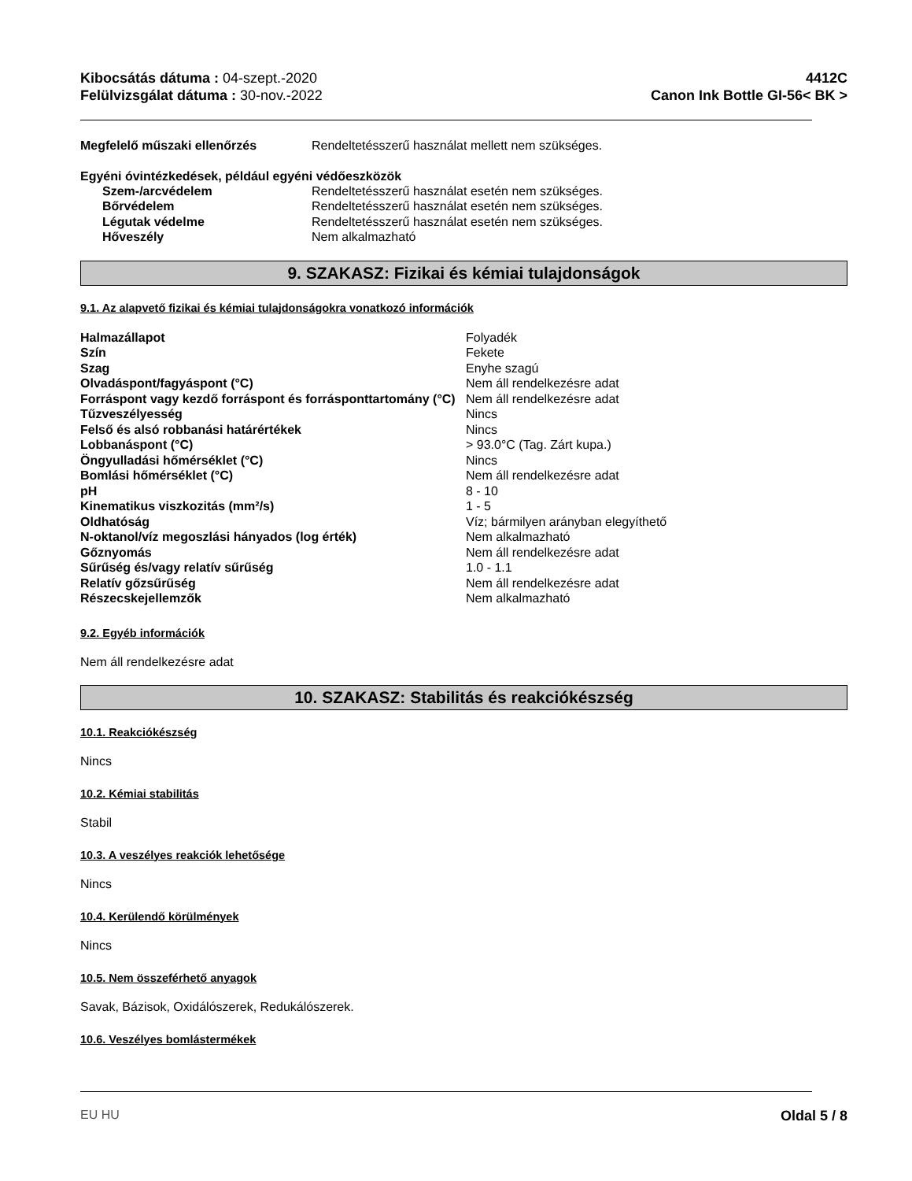Kibocsátás dátuma : 04-szept.-2020
Felülvizsgálat dátuma : 30-nov.-2022
4412C
Canon Ink Bottle GI-56< BK >
| Megfelelő műszaki ellenőrzés | Rendeltetésszerű használat mellett nem szükséges. |
Egyéni óvintézkedések, például egyéni védőeszközök
| Szem-/arcvédelem | Rendeltetésszerű használat esetén nem szükséges. |
| Bőrvédelem | Rendeltetésszerű használat esetén nem szükséges. |
| Légutak védelme | Rendeltetésszerű használat esetén nem szükséges. |
| Hőveszély | Nem alkalmazható |
9. SZAKASZ: Fizikai és kémiai tulajdonságok
9.1. Az alapvető fizikai és kémiai tulajdonságokra vonatkozó információk
| Halmazállapot | Folyadék |
| Szín | Fekete |
| Szag | Enyhe szagú |
| Olvadáspont/fagyáspont (°C) | Nem áll rendelkezésre adat |
| Forráspont vagy kezdő forráspont és forrásponttartomány (°C) | Nem áll rendelkezésre adat |
| Tűzveszélyesség | Nincs |
| Felső és alsó robbanási határértékek | Nincs |
| Lobbanáspont (°C) | > 93.0°C (Tag. Zárt kupa.) |
| Öngyulladási hőmérséklet (°C) | Nincs |
| Bomlási hőmérséklet (°C) | Nem áll rendelkezésre adat |
| pH | 8 - 10 |
| Kinematikus viszkozitás (mm²/s) | 1 - 5 |
| Oldhatóság | Víz; bármilyen arányban elegyíthető |
| N-oktanol/víz megoszlási hányados (log érték) | Nem alkalmazható |
| Gőznyomás | Nem áll rendelkezésre adat |
| Sűrűség és/vagy relatív sűrűség | 1.0 - 1.1 |
| Relatív gőzsűrűség | Nem áll rendelkezésre adat |
| Részecskejellemzők | Nem alkalmazható |
9.2. Egyéb információk
Nem áll rendelkezésre adat
10. SZAKASZ: Stabilitás és reakciókészség
10.1. Reakciókészség
Nincs
10.2. Kémiai stabilitás
Stabil
10.3. A veszélyes reakciók lehetősége
Nincs
10.4. Kerülendő körülmények
Nincs
10.5. Nem összeférhető anyagok
Savak, Bázisok, Oxidálószerek, Redukálószerek.
10.6. Veszélyes bomlástermékek
EU HU Oldal 5 / 8